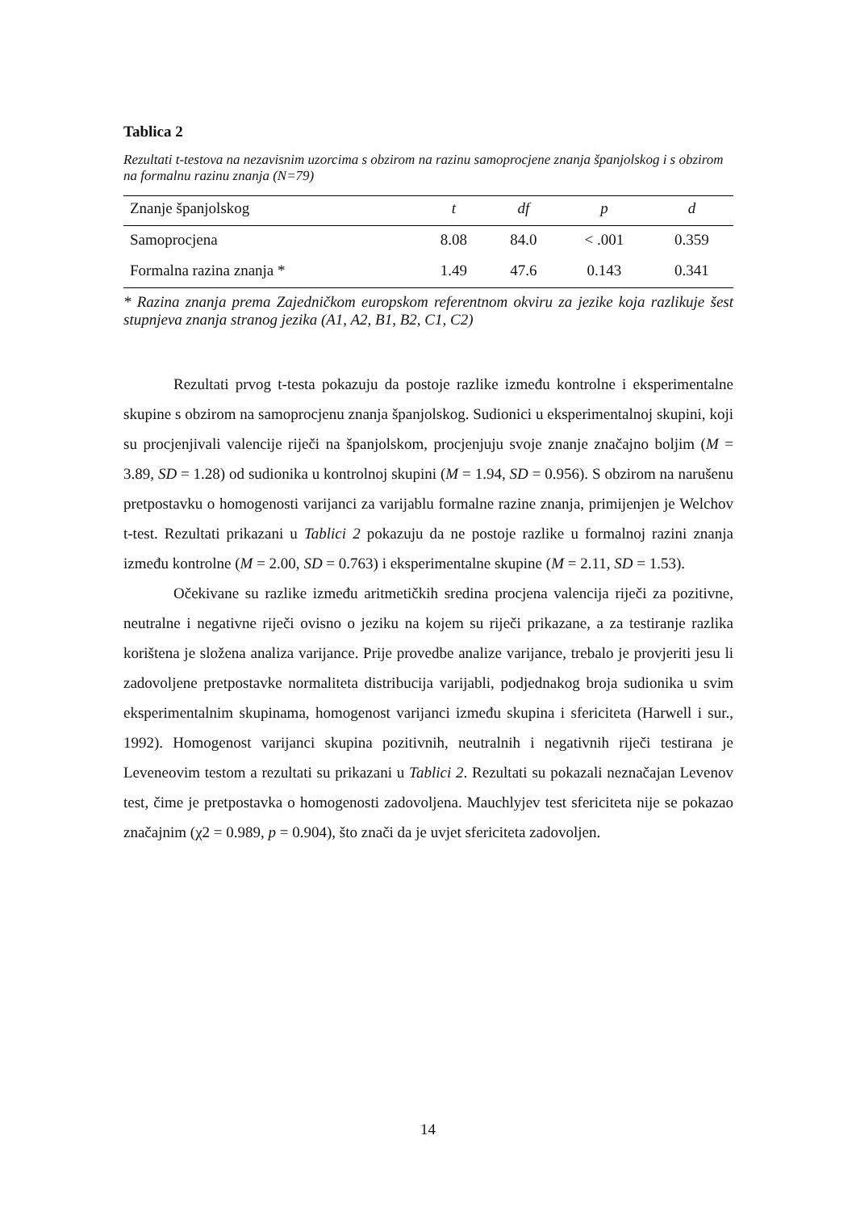Tablica 2
Rezultati t-testova na nezavisnim uzorcima s obzirom na razinu samoprocjene znanja španjolskog i s obzirom na formalnu razinu znanja (N=79)
| Znanje španjolskog | t | df | p | d |
| --- | --- | --- | --- | --- |
| Samoprocjena | 8.08 | 84.0 | < .001 | 0.359 |
| Formalna razina znanja * | 1.49 | 47.6 | 0.143 | 0.341 |
* Razina znanja prema Zajedničkom europskom referentnom okviru za jezike koja razlikuje šest stupnjeva znanja stranog jezika (A1, A2, B1, B2, C1, C2)
Rezultati prvog t-testa pokazuju da postoje razlike između kontrolne i eksperimentalne skupine s obzirom na samoprocjenu znanja španjolskog. Sudionici u eksperimentalnoj skupini, koji su procjenjivali valencije riječi na španjolskom, procjenjuju svoje znanje značajno boljim (M = 3.89, SD = 1.28) od sudionika u kontrolnoj skupini (M = 1.94, SD = 0.956). S obzirom na narušenu pretpostavku o homogenosti varijanci za varijablu formalne razine znanja, primijenjen je Welchov t-test. Rezultati prikazani u Tablici 2 pokazuju da ne postoje razlike u formalnoj razini znanja između kontrolne (M = 2.00, SD = 0.763) i eksperimentalne skupine (M = 2.11, SD = 1.53).
Očekivane su razlike između aritmetičkih sredina procjena valencija riječi za pozitivne, neutralne i negativne riječi ovisno o jeziku na kojem su riječi prikazane, a za testiranje razlika korištena je složena analiza varijance. Prije provedbe analize varijance, trebalo je provjeriti jesu li zadovoljene pretpostavke normaliteta distribucija varijabli, podjednakog broja sudionika u svim eksperimentalnim skupinama, homogenost varijanci između skupina i sfericiteta (Harwell i sur., 1992). Homogenost varijanci skupina pozitivnih, neutralnih i negativnih riječi testirana je Leveneovim testom a rezultati su prikazani u Tablici 2. Rezultati su pokazali neznačajan Levenov test, čime je pretpostavka o homogenosti zadovoljena. Mauchlyjev test sfericiteta nije se pokazao značajnim (χ2 = 0.989, p = 0.904), što znači da je uvjet sfericiteta zadovoljen.
14